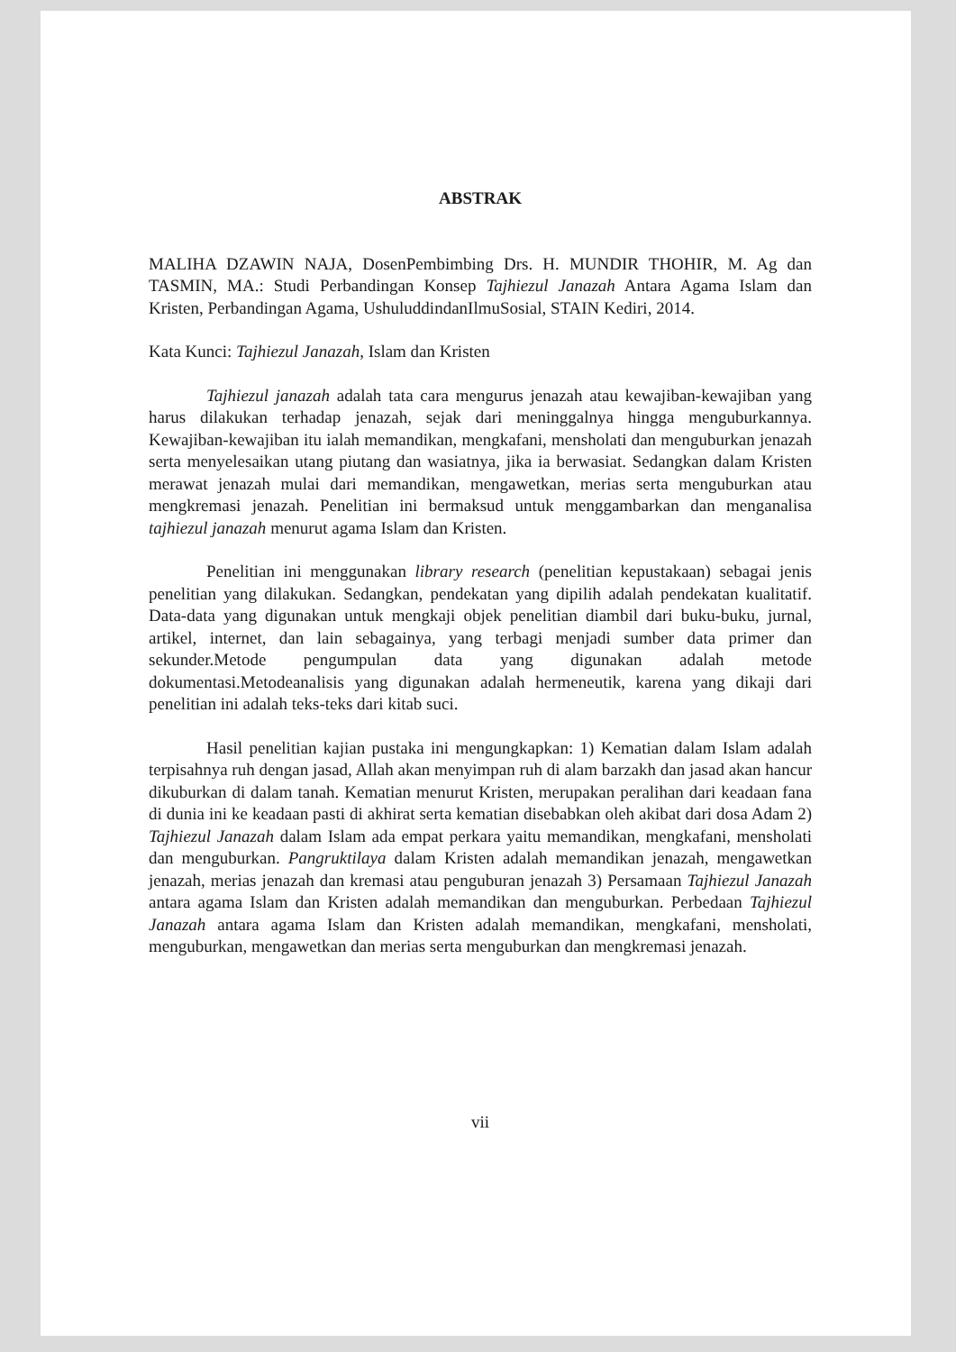ABSTRAK
MALIHA DZAWIN NAJA, DosenPembimbing Drs. H. MUNDIR THOHIR, M. Ag dan TASMIN, MA.: Studi Perbandingan Konsep Tajhiezul Janazah Antara Agama Islam dan Kristen, Perbandingan Agama, UshuluddindanIlmuSosial, STAIN Kediri, 2014.
Kata Kunci: Tajhiezul Janazah, Islam dan Kristen
Tajhiezul janazah adalah tata cara mengurus jenazah atau kewajiban-kewajiban yang harus dilakukan terhadap jenazah, sejak dari meninggalnya hingga menguburkannya. Kewajiban-kewajiban itu ialah memandikan, mengkafani, mensholati dan menguburkan jenazah serta menyelesaikan utang piutang dan wasiatnya, jika ia berwasiat. Sedangkan dalam Kristen merawat jenazah mulai dari memandikan, mengawetkan, merias serta menguburkan atau mengkremasi jenazah. Penelitian ini bermaksud untuk menggambarkan dan menganalisa tajhiezul janazah menurut agama Islam dan Kristen.
Penelitian ini menggunakan library research (penelitian kepustakaan) sebagai jenis penelitian yang dilakukan. Sedangkan, pendekatan yang dipilih adalah pendekatan kualitatif. Data-data yang digunakan untuk mengkaji objek penelitian diambil dari buku-buku, jurnal, artikel, internet, dan lain sebagainya, yang terbagi menjadi sumber data primer dan sekunder.Metode pengumpulan data yang digunakan adalah metode dokumentasi.Metodeanalisis yang digunakan adalah hermeneutik, karena yang dikaji dari penelitian ini adalah teks-teks dari kitab suci.
Hasil penelitian kajian pustaka ini mengungkapkan: 1) Kematian dalam Islam adalah terpisahnya ruh dengan jasad, Allah akan menyimpan ruh di alam barzakh dan jasad akan hancur dikuburkan di dalam tanah. Kematian menurut Kristen, merupakan peralihan dari keadaan fana di dunia ini ke keadaan pasti di akhirat serta kematian disebabkan oleh akibat dari dosa Adam 2) Tajhiezul Janazah dalam Islam ada empat perkara yaitu memandikan, mengkafani, mensholati dan menguburkan. Pangruktilaya dalam Kristen adalah memandikan jenazah, mengawetkan jenazah, merias jenazah dan kremasi atau penguburan jenazah 3) Persamaan Tajhiezul Janazah antara agama Islam dan Kristen adalah memandikan dan menguburkan. Perbedaan Tajhiezul Janazah antara agama Islam dan Kristen adalah memandikan, mengkafani, mensholati, menguburkan, mengawetkan dan merias serta menguburkan dan mengkremasi jenazah.
vii